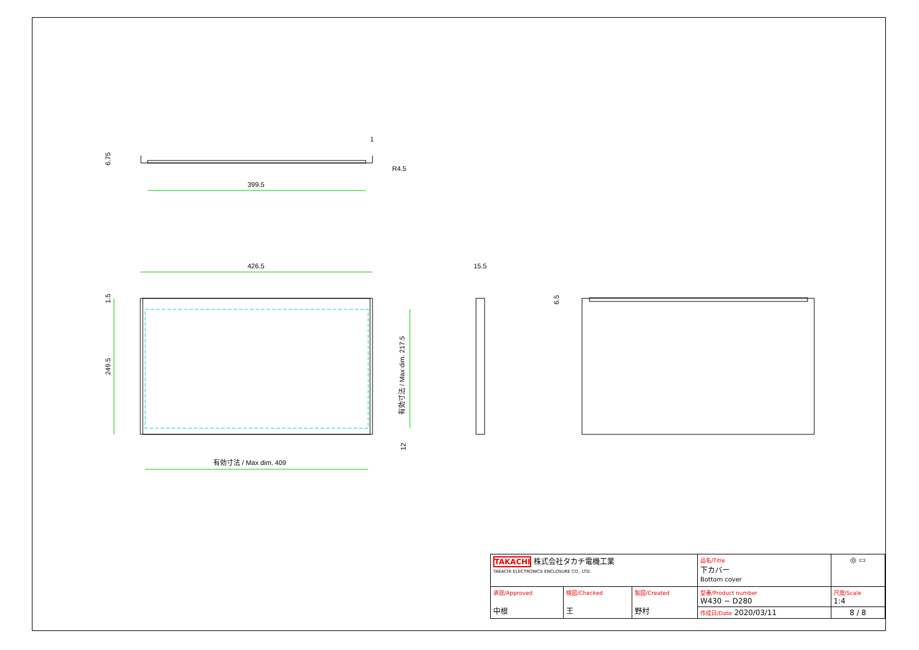399.5
426.5
R4.5
1
15.5
有効寸法 / Max dim. 409
6.75
1.5
249.5
有効寸法 / Max dim. 217.5
12
6.5
| TAKACHI 株式会社タカチ電機工業 TAKACHI ELECTRONICS ENCLOSURE CO., LTD. | | | 品名/Title 下カバー Bottom cover | ◎ ▭ |
| 承認/Approved 中根 | 検図/Checked 王 | 製図/Created 野村 | 型番/Product number W430 − D280 | 尺度/Scale 1:4 |
| | | | 作成日/Date 2020/03/11 | 8 / 8 |